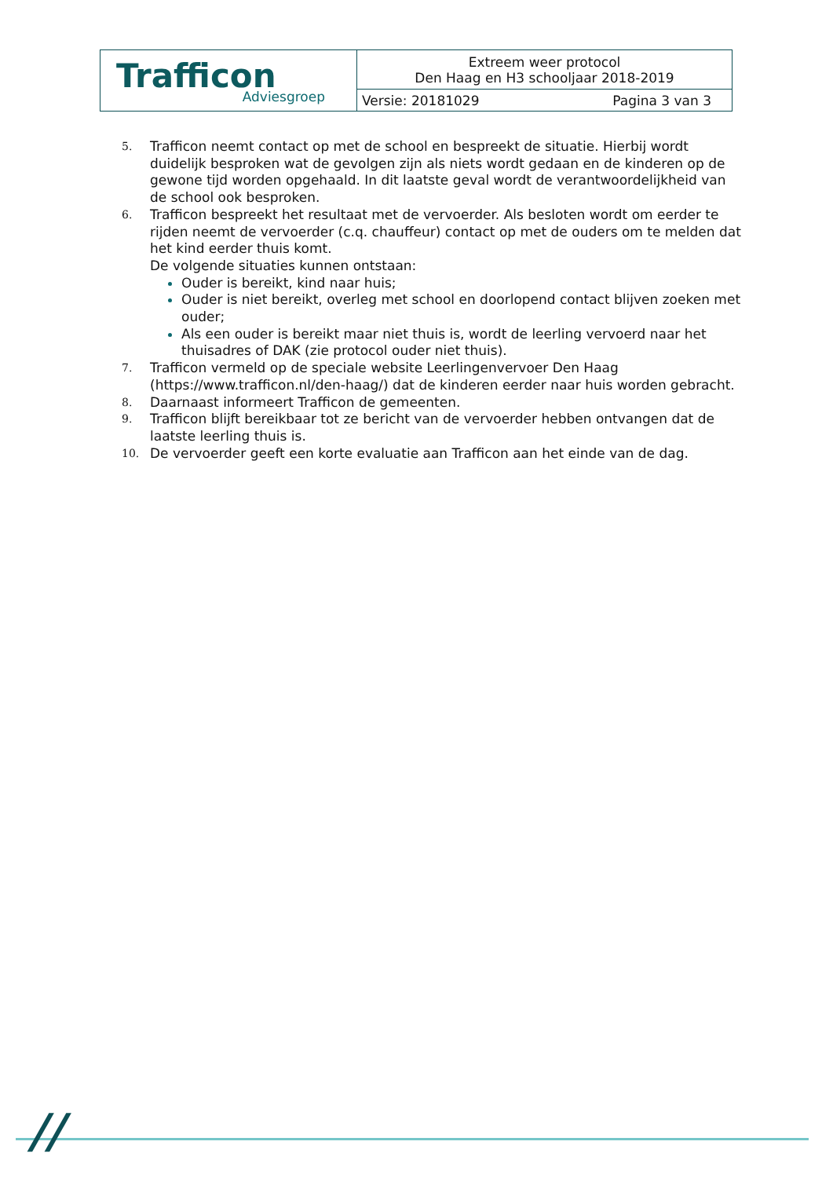| Trafficon Adviesgroep | Extreem weer protocol Den Haag en H3 schooljaar 2018-2019 | |
| | Versie: 20181029 | Pagina 3 van 3 |
5. Trafficon neemt contact op met de school en bespreekt de situatie. Hierbij wordt duidelijk besproken wat de gevolgen zijn als niets wordt gedaan en de kinderen op de gewone tijd worden opgehaald. In dit laatste geval wordt de verantwoordelijkheid van de school ook besproken.
6. Trafficon bespreekt het resultaat met de vervoerder. Als besloten wordt om eerder te rijden neemt de vervoerder (c.q. chauffeur) contact op met de ouders om te melden dat het kind eerder thuis komt.
De volgende situaties kunnen ontstaan:
Ouder is bereikt, kind naar huis;
Ouder is niet bereikt, overleg met school en doorlopend contact blijven zoeken met ouder;
Als een ouder is bereikt maar niet thuis is, wordt de leerling vervoerd naar het thuisadres of DAK (zie protocol ouder niet thuis).
7. Trafficon vermeld op de speciale website Leerlingenvervoer Den Haag (https://www.trafficon.nl/den-haag/) dat de kinderen eerder naar huis worden gebracht.
8. Daarnaast informeert Trafficon de gemeenten.
9. Trafficon blijft bereikbaar tot ze bericht van de vervoerder hebben ontvangen dat de laatste leerling thuis is.
10. De vervoerder geeft een korte evaluatie aan Trafficon aan het einde van de dag.
//